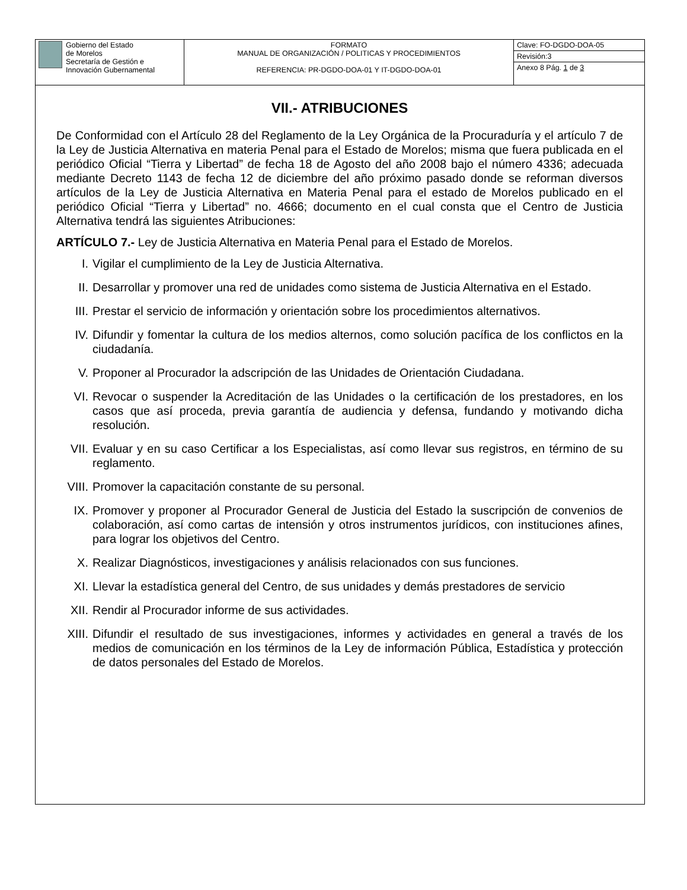| Gobierno del Estado de Morelos Secretaría de Gestión e Innovación Gubernamental | FORMATO MANUAL DE ORGANIZACIÓN / POLITICAS Y PROCEDIMIENTOS REFERENCIA: PR-DGDO-DOA-01 Y IT-DGDO-DOA-01 | Clave: FO-DGDO-DOA-05 |
| | | Revisión:3 |
| | | Anexo 8 Pág. 1 de 3 |
VII.- ATRIBUCIONES
De Conformidad con el Artículo 28 del Reglamento de la Ley Orgánica de la Procuraduría y el artículo 7 de la Ley de Justicia Alternativa en materia Penal para el Estado de Morelos; misma que fuera publicada en el periódico Oficial “Tierra y Libertad” de fecha 18 de Agosto del año 2008 bajo el número 4336; adecuada mediante Decreto 1143 de fecha 12 de diciembre del año próximo pasado donde se reforman diversos artículos de la Ley de Justicia Alternativa en Materia Penal para el estado de Morelos publicado en el periódico Oficial “Tierra y Libertad” no. 4666; documento en el cual consta que el Centro de Justicia Alternativa tendrá las siguientes Atribuciones:
ARTÍCULO 7.- Ley de Justicia Alternativa en Materia Penal para el Estado de Morelos.
I. Vigilar el cumplimiento de la Ley de Justicia Alternativa.
II. Desarrollar y promover una red de unidades como sistema de Justicia Alternativa en el Estado.
III. Prestar el servicio de información y orientación sobre los procedimientos alternativos.
IV. Difundir y fomentar la cultura de los medios alternos, como solución pacífica de los conflictos en la ciudadanía.
V. Proponer al Procurador la adscripción de las Unidades de Orientación Ciudadana.
VI. Revocar o suspender la Acreditación de las Unidades o la certificación de los prestadores, en los casos que así proceda, previa garantía de audiencia y defensa, fundando y motivando dicha resolución.
VII. Evaluar y en su caso Certificar a los Especialistas, así como llevar sus registros, en término de su reglamento.
VIII. Promover la capacitación constante de su personal.
IX. Promover y proponer al Procurador General de Justicia del Estado la suscripción de convenios de colaboración, así como cartas de intensión y otros instrumentos jurídicos, con instituciones afines, para lograr los objetivos del Centro.
X. Realizar Diagnósticos, investigaciones y análisis relacionados con sus funciones.
XI. Llevar la estadística general del Centro, de sus unidades y demás prestadores de servicio
XII. Rendir al Procurador informe de sus actividades.
XIII. Difundir el resultado de sus investigaciones, informes y actividades en general a través de los medios de comunicación en los términos de la Ley de información Pública, Estadística y protección de datos personales del Estado de Morelos.